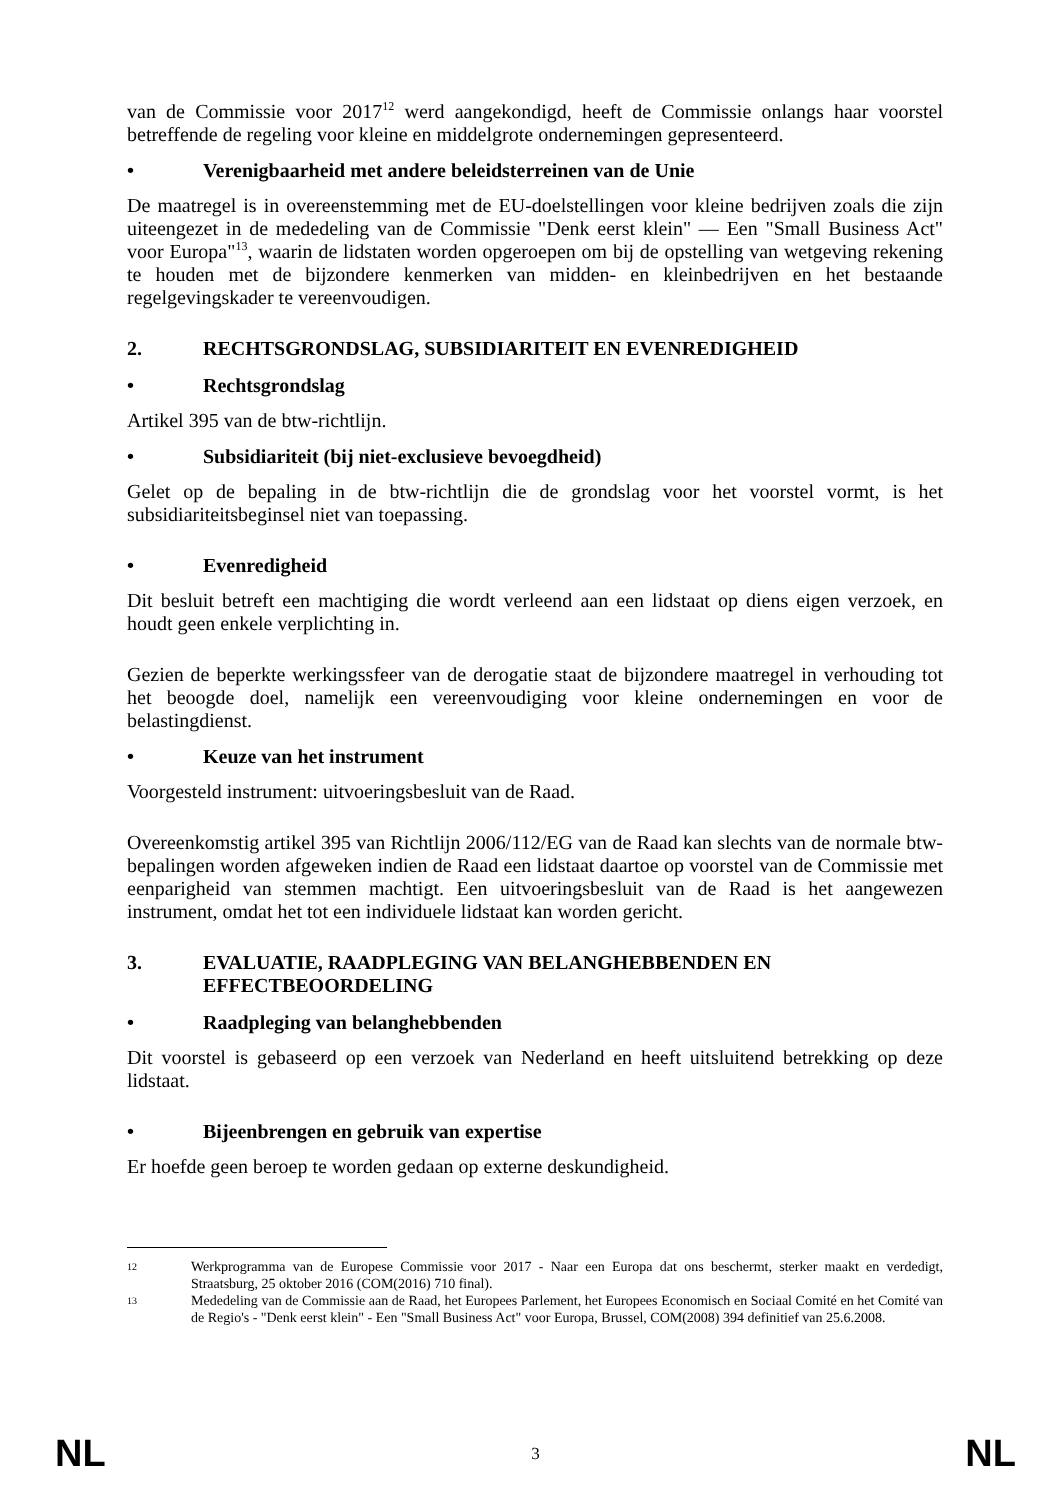van de Commissie voor 2017<sup>12</sup> werd aangekondigd, heeft de Commissie onlangs haar voorstel betreffende de regeling voor kleine en middelgrote ondernemingen gepresenteerd.
• Verenigbaarheid met andere beleidsterreinen van de Unie
De maatregel is in overeenstemming met de EU-doelstellingen voor kleine bedrijven zoals die zijn uiteengezet in de mededeling van de Commissie "Denk eerst klein" — Een "Small Business Act" voor Europa"<sup>13</sup>, waarin de lidstaten worden opgeroepen om bij de opstelling van wetgeving rekening te houden met de bijzondere kenmerken van midden- en kleinbedrijven en het bestaande regelgevingskader te vereenvoudigen.
2. RECHTSGRONDSLAG, SUBSIDIARITEIT EN EVENREDIGHEID
• Rechtsgrondslag
Artikel 395 van de btw-richtlijn.
• Subsidiariteit (bij niet-exclusieve bevoegdheid)
Gelet op de bepaling in de btw-richtlijn die de grondslag voor het voorstel vormt, is het subsidiariteitsbeginsel niet van toepassing.
• Evenredigheid
Dit besluit betreft een machtiging die wordt verleend aan een lidstaat op diens eigen verzoek, en houdt geen enkele verplichting in.
Gezien de beperkte werkingssfeer van de derogatie staat de bijzondere maatregel in verhouding tot het beoogde doel, namelijk een vereenvoudiging voor kleine ondernemingen en voor de belastingdienst.
• Keuze van het instrument
Voorgesteld instrument: uitvoeringsbesluit van de Raad.
Overeenkomstig artikel 395 van Richtlijn 2006/112/EG van de Raad kan slechts van de normale btw-bepalingen worden afgeweken indien de Raad een lidstaat daartoe op voorstel van de Commissie met eenparigheid van stemmen machtigt. Een uitvoeringsbesluit van de Raad is het aangewezen instrument, omdat het tot een individuele lidstaat kan worden gericht.
3. EVALUATIE, RAADPLEGING VAN BELANGHEBBENDEN EN EFFECTBEOORDELING
• Raadpleging van belanghebbenden
Dit voorstel is gebaseerd op een verzoek van Nederland en heeft uitsluitend betrekking op deze lidstaat.
• Bijeenbrengen en gebruik van expertise
Er hoefde geen beroep te worden gedaan op externe deskundigheid.
12 Werkprogramma van de Europese Commissie voor 2017 - Naar een Europa dat ons beschermt, sterker maakt en verdedigt, Straatsburg, 25 oktober 2016 (COM(2016) 710 final).
13 Mededeling van de Commissie aan de Raad, het Europees Parlement, het Europees Economisch en Sociaal Comité en het Comité van de Regio's - "Denk eerst klein" - Een "Small Business Act" voor Europa, Brussel, COM(2008) 394 definitief van 25.6.2008.
NL 3 NL